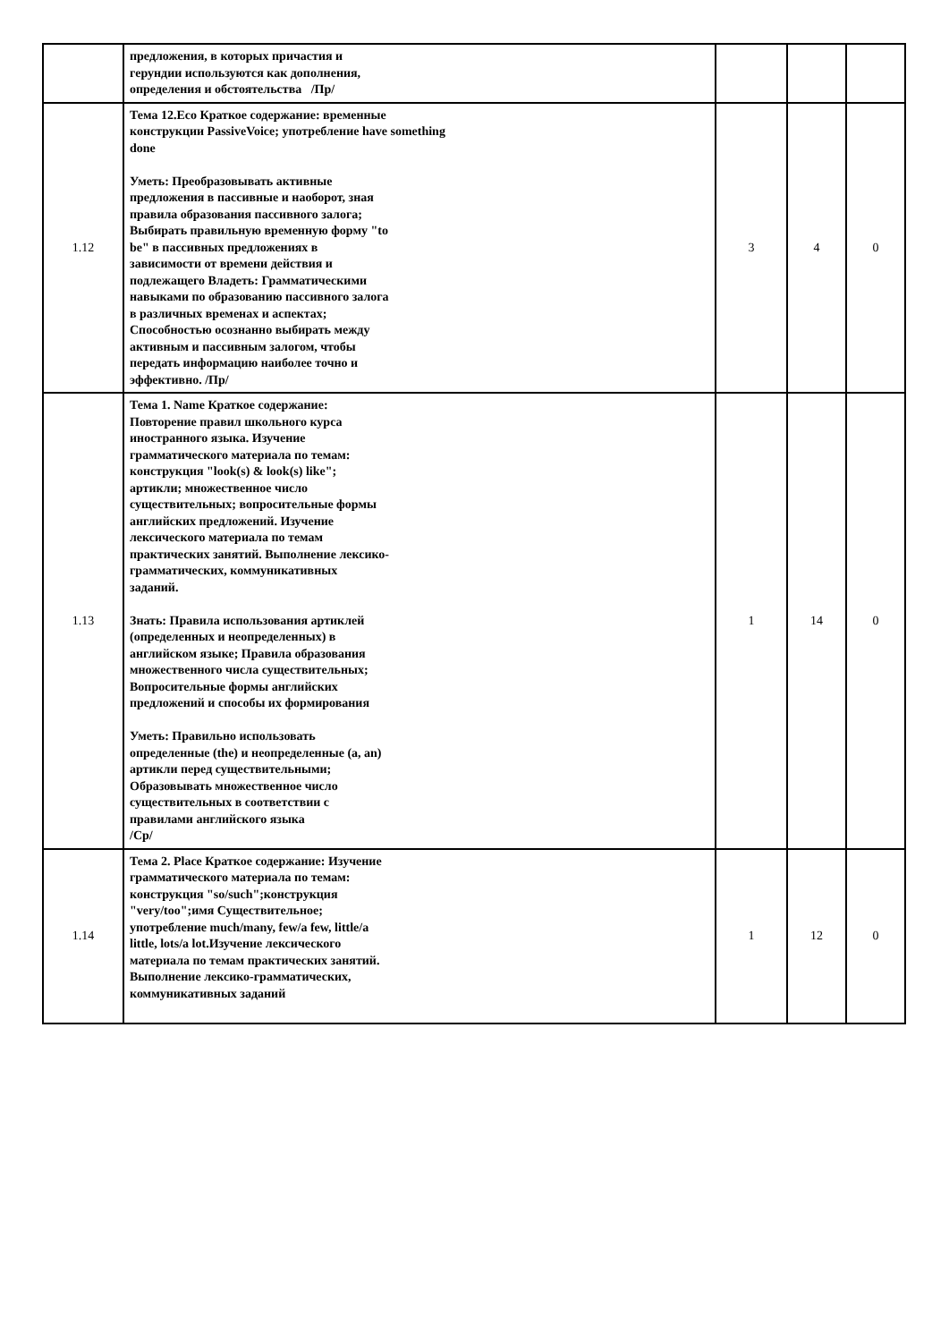| | предложения, в которых причастия и герундии используются как дополнения, определения и обстоятельства /Пр/ | | | |
| 1.12 | Тема 12.Eco Краткое содержание: временные конструкции PassiveVoice; употребление have something done Уметь: Преобразовывать активные предложения в пассивные и наоборот, зная правила образования пассивного залога; Выбирать правильную временную форму "to be" в пассивных предложениях в зависимости от времени действия и подлежащего Владеть: Грамматическими навыками по образованию пассивного залога в различных временах и аспектах; Способностью осознанно выбирать между активным и пассивным залогом, чтобы передать информацию наиболее точно и эффективно. /Пр/ | 3 | 4 | 0 |
| 1.13 | Тема 1. Name Краткое содержание: Повторение правил школьного курса иностранного языка. Изучение грамматического материала по темам: конструкция "look(s) & look(s) like"; артикли; множественное число существительных; вопросительные формы английских предложений. Изучение лексического материала по темам практических занятий. Выполнение лексико-грамматических, коммуникативных заданий. Знать: Правила использования артиклей (определенных и неопределенных) в английском языке; Правила образования множественного числа существительных; Вопросительные формы английских предложений и способы их формирования Уметь: Правильно использовать определенные (the) и неопределенные (a, an) артикли перед существительными; Образовывать множественное число существительных в соответствии с правилами английского языка /Ср/ | 1 | 14 | 0 |
| 1.14 | Тема 2. Place Краткое содержание: Изучение грамматического материала по темам: конструкция "so/such";конструкция "very/too";имя Существительное; употребление much/many, few/a few, little/a little, lots/a lot.Изучение лексического материала по темам практических занятий. Выполнение лексико-грамматических, коммуникативных заданий | 1 | 12 | 0 |